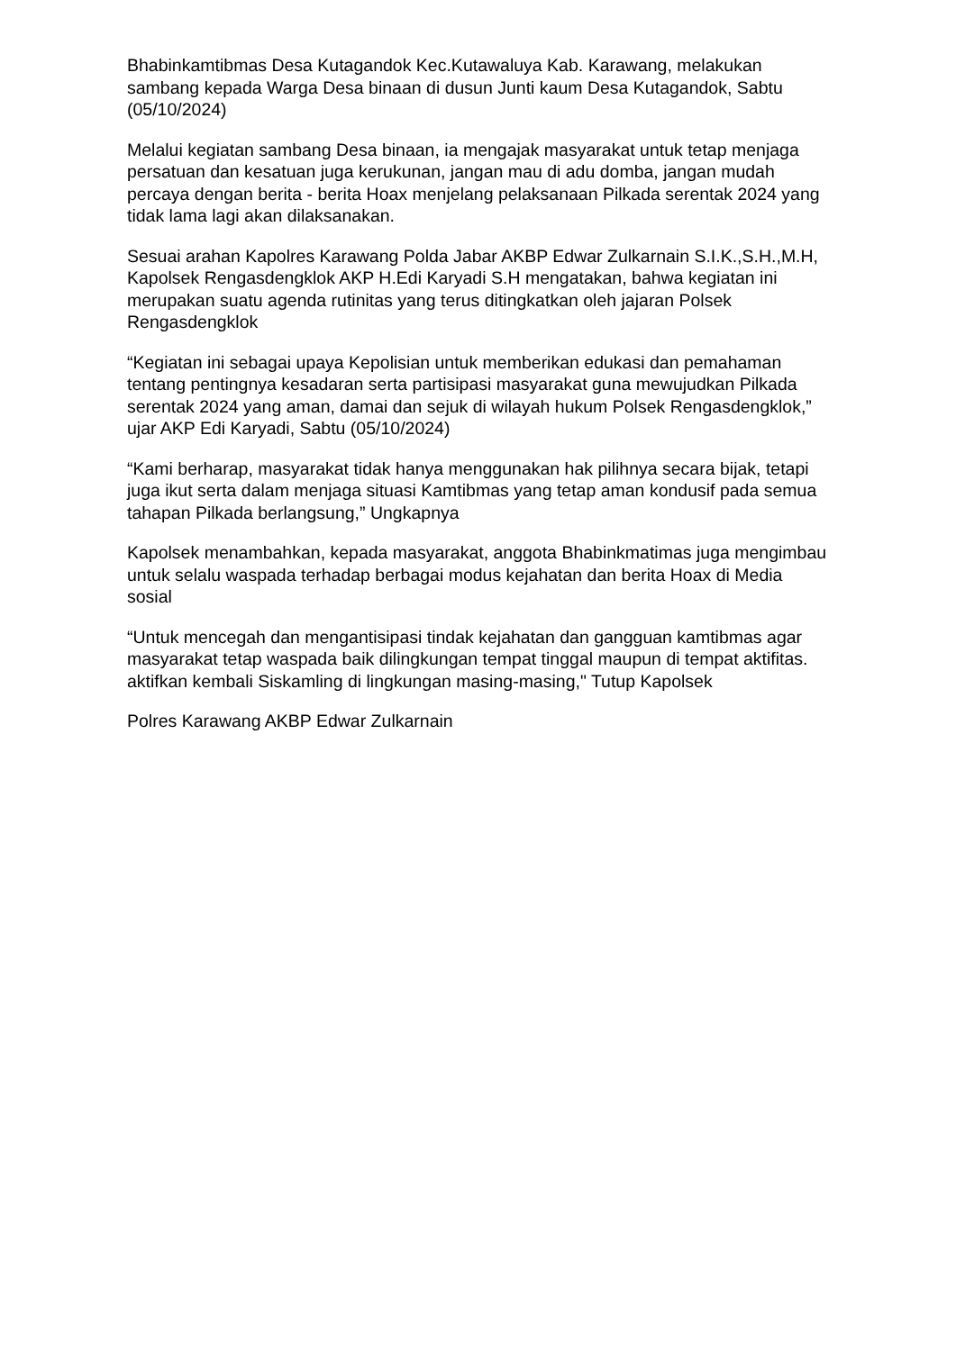Bhabinkamtibmas Desa Kutagandok Kec.Kutawaluya Kab. Karawang, melakukan sambang kepada Warga Desa binaan di dusun Junti kaum Desa Kutagandok, Sabtu (05/10/2024)
Melalui kegiatan sambang Desa binaan, ia mengajak masyarakat untuk tetap menjaga persatuan dan kesatuan juga kerukunan, jangan mau di adu domba, jangan mudah percaya dengan berita - berita Hoax menjelang pelaksanaan Pilkada serentak 2024 yang tidak lama lagi akan dilaksanakan.
Sesuai arahan Kapolres Karawang Polda Jabar AKBP Edwar Zulkarnain S.I.K.,S.H.,M.H, Kapolsek Rengasdengklok AKP H.Edi Karyadi S.H mengatakan, bahwa kegiatan ini merupakan suatu agenda rutinitas yang terus ditingkatkan oleh jajaran Polsek Rengasdengklok
“Kegiatan ini sebagai upaya Kepolisian untuk memberikan edukasi dan pemahaman tentang pentingnya kesadaran serta partisipasi masyarakat guna mewujudkan Pilkada serentak 2024 yang aman, damai dan sejuk di wilayah hukum Polsek Rengasdengklok,” ujar AKP Edi Karyadi, Sabtu (05/10/2024)
“Kami berharap, masyarakat tidak hanya menggunakan hak pilihnya secara bijak, tetapi juga ikut serta dalam menjaga situasi Kamtibmas yang tetap aman kondusif pada semua tahapan Pilkada berlangsung,” Ungkapnya
Kapolsek menambahkan, kepada masyarakat, anggota Bhabinkmatimas juga mengimbau untuk selalu waspada terhadap berbagai modus kejahatan dan berita Hoax di Media sosial
“Untuk mencegah dan mengantisipasi tindak kejahatan dan gangguan kamtibmas agar masyarakat tetap waspada baik dilingkungan tempat tinggal maupun di tempat aktifitas. aktifkan kembali Siskamling di lingkungan masing-masing," Tutup Kapolsek
Polres Karawang AKBP Edwar Zulkarnain